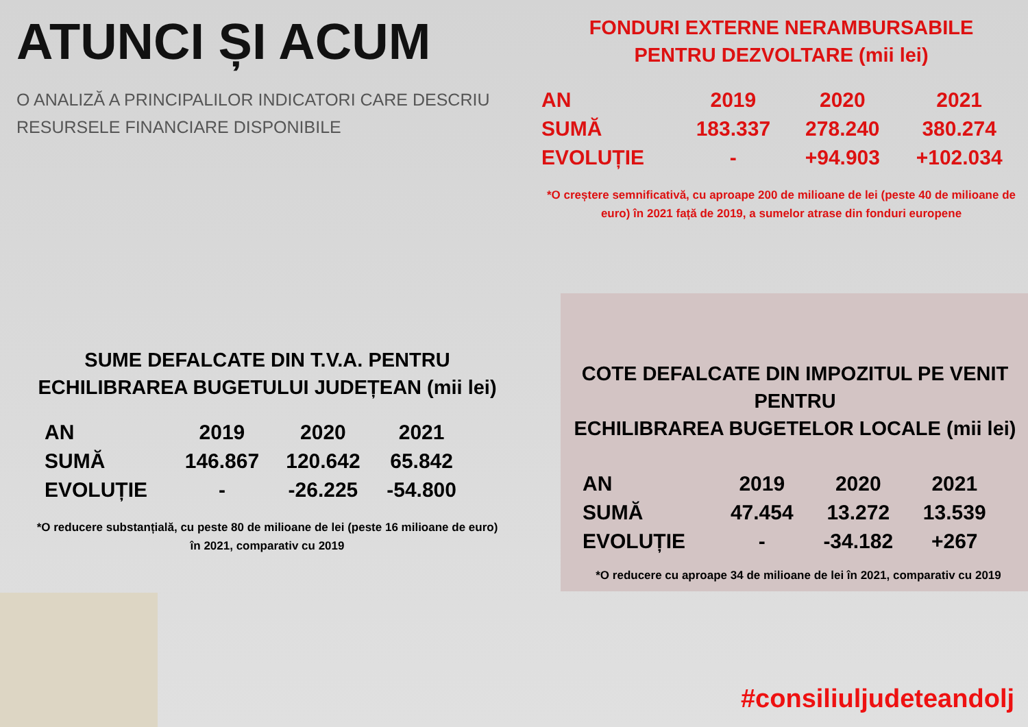ATUNCI ȘI ACUM
O ANALIZĂ A PRINCIPALILOR INDICATORI CARE DESCRIU
RESURSELE FINANCIARE DISPONIBILE
SUME DEFALCATE DIN T.V.A. PENTRU
ECHILIBRAREA BUGETULUI JUDEȚEAN (mii lei)
| AN | 2019 | 2020 | 2021 |
| --- | --- | --- | --- |
| SUMĂ | 146.867 | 120.642 | 65.842 |
| EVOLUȚIE | - | -26.225 | -54.800 |
*O reducere substanțială, cu peste 80 de milioane de lei (peste 16 milioane de euro) în 2021, comparativ cu 2019
FONDURI EXTERNE NERAMBURSABILE
PENTRU DEZVOLTARE (mii lei)
| AN | 2019 | 2020 | 2021 |
| --- | --- | --- | --- |
| SUMĂ | 183.337 | 278.240 | 380.274 |
| EVOLUȚIE | - | +94.903 | +102.034 |
*O creștere semnificativă, cu aproape 200 de milioane de lei (peste 40 de milioane de euro) în 2021 față de 2019, a sumelor atrase din fonduri europene
COTE DEFALCATE DIN IMPOZITUL PE VENIT PENTRU
ECHILIBRAREA BUGETELOR LOCALE (mii lei)
| AN | 2019 | 2020 | 2021 |
| --- | --- | --- | --- |
| SUMĂ | 47.454 | 13.272 | 13.539 |
| EVOLUȚIE | - | -34.182 | +267 |
*O reducere cu aproape 34 de milioane de lei în 2021, comparativ cu 2019
#consiliuljudeteandolj